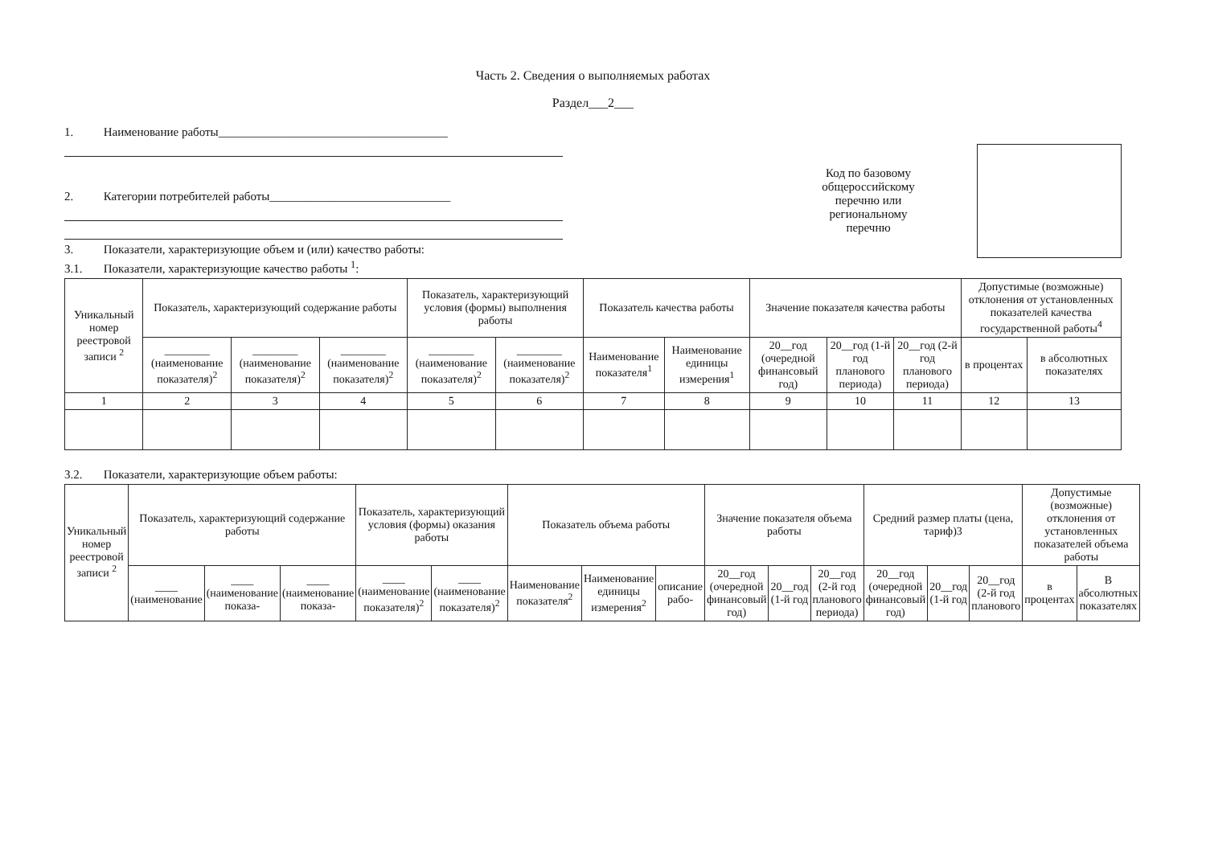Часть 2. Сведения о выполняемых работах
Раздел___2___
1. Наименование работы______________________________________
2. Категории потребителей работы______________________________
3. Показатели, характеризующие объем и (или) качество работы:
3.1. Показатели, характеризующие качество работы <sup>1</sup>:
Код по базовому общероссийскому перечню или региональному перечню
| Уникальный номер реестровой записи <sup>2</sup> | Показатель, характеризующий содержание работы | | | Показатель, характеризующий условия (формы) выполнения работы | | Показатель качества работы | | Значение показателя качества работы | | | Допустимые (возможные) отклонения от установленных показателей качества государственной работы<sup>4</sup> | |
| --- | --- | --- | --- | --- | --- | --- | --- | --- | --- | --- | --- | --- |
| | ________ (наименование показателя)<sup>2</sup> | ________ (наименование показателя)<sup>2</sup> | ________ (наименование показателя)<sup>2</sup> | ________ (наименование показателя)<sup>2</sup> | ________ (наименование показателя)<sup>2</sup> | Наименование показателя<sup>1</sup> | Наименование единицы измерения<sup>1</sup> | 20__год (очередной финансовый год) | 20__год (1-й год планового периода) | 20__год (2-й год планового периода) | в процентах | в абсолютных показателях |
| 1 | 2 | 3 | 4 | 5 | 6 | 7 | 8 | 9 | 10 | 11 | 12 | 13 |
3.2. Показатели, характеризующие объем работы:
| Уникальный номер реестровой записи <sup>2</sup> | Показатель, характеризующий содержание работы | | | Показатель, характеризующий условия (формы) оказания работы | | Показатель объема работы | | | Значение показателя объема работы | | | Средний размер платы (цена, тариф)3 | | | Допустимые (возможные) отклонения от установленных показателей объема работы | |
| --- | --- | --- | --- | --- | --- | --- | --- | --- | --- | --- | --- | --- | --- | --- | --- | --- |
| | ____ (наименование | ____ (наименование показа- | ____ (наименование показа- | ____ (наименование показателя)<sup>2</sup> | ____ (наименование показателя)<sup>2</sup> | Наименование показателя<sup>2</sup> | Наименование единицы измерения<sup>2</sup> | описание рабо- | 20__год (очередной финансовый год) | 20__год (1-й год | 20__год (2-й год планового периода) | 20__год (очередной финансовый год) | 20__год (1-й год | 20__год (2-й год планового | в процентах | В абсолютных показателях |